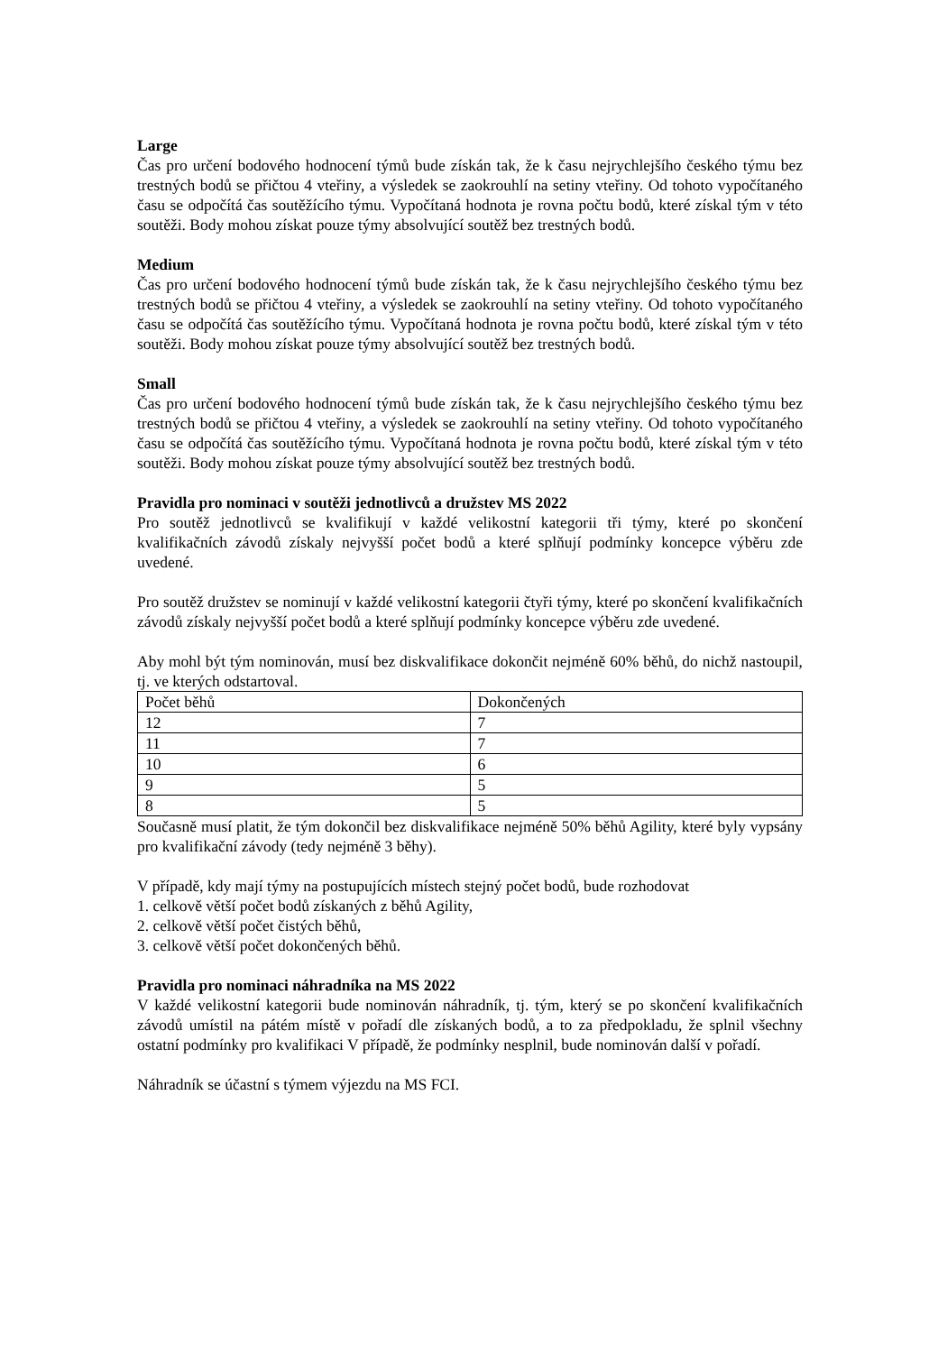Large
Čas pro určení bodového hodnocení týmů bude získán tak, že k času nejrychlejšího českého týmu bez trestných bodů se přičtou 4 vteřiny, a výsledek se zaokrouhlí na setiny vteřiny. Od tohoto vypočítaného času se odpočítá čas soutěžícího týmu. Vypočítaná hodnota je rovna počtu bodů, které získal tým v této soutěži. Body mohou získat pouze týmy absolvující soutěž bez trestných bodů.
Medium
Čas pro určení bodového hodnocení týmů bude získán tak, že k času nejrychlejšího českého týmu bez trestných bodů se přičtou 4 vteřiny, a výsledek se zaokrouhlí na setiny vteřiny. Od tohoto vypočítaného času se odpočítá čas soutěžícího týmu. Vypočítaná hodnota je rovna počtu bodů, které získal tým v této soutěži. Body mohou získat pouze týmy absolvující soutěž bez trestných bodů.
Small
Čas pro určení bodového hodnocení týmů bude získán tak, že k času nejrychlejšího českého týmu bez trestných bodů se přičtou 4 vteřiny, a výsledek se zaokrouhlí na setiny vteřiny. Od tohoto vypočítaného času se odpočítá čas soutěžícího týmu. Vypočítaná hodnota je rovna počtu bodů, které získal tým v této soutěži. Body mohou získat pouze týmy absolvující soutěž bez trestných bodů.
Pravidla pro nominaci v soutěži jednotlivců a družstev MS 2022
Pro soutěž jednotlivců se kvalifikují v každé velikostní kategorii tři týmy, které po skončení kvalifikačních závodů získaly nejvyšší počet bodů a které splňují podmínky koncepce výběru zde uvedené.
Pro soutěž družstev se nominují v každé velikostní kategorii čtyři týmy, které po skončení kvalifikačních závodů získaly nejvyšší počet bodů a které splňují podmínky koncepce výběru zde uvedené.
Aby mohl být tým nominován, musí bez diskvalifikace dokončit nejméně 60% běhů, do nichž nastoupil, tj. ve kterých odstartoval.
| Počet běhů | Dokončených |
| 12 | 7 |
| 11 | 7 |
| 10 | 6 |
| 9 | 5 |
| 8 | 5 |
Současně musí platit, že tým dokončil bez diskvalifikace nejméně 50% běhů Agility, které byly vypsány pro kvalifikační závody (tedy nejméně 3 běhy).
V případě, kdy mají týmy na postupujících místech stejný počet bodů, bude rozhodovat
1. celkově větší počet bodů získaných z běhů Agility,
2. celkově větší počet čistých běhů,
3. celkově větší počet dokončených běhů.
Pravidla pro nominaci náhradníka na MS 2022
V každé velikostní kategorii bude nominován náhradník, tj. tým, který se po skončení kvalifikačních závodů umístil na pátém místě v pořadí dle získaných bodů, a to za předpokladu, že splnil všechny ostatní podmínky pro kvalifikaci V případě, že podmínky nesplnil, bude nominován další v pořadí.
Náhradník se účastní s týmem výjezdu na MS FCI.